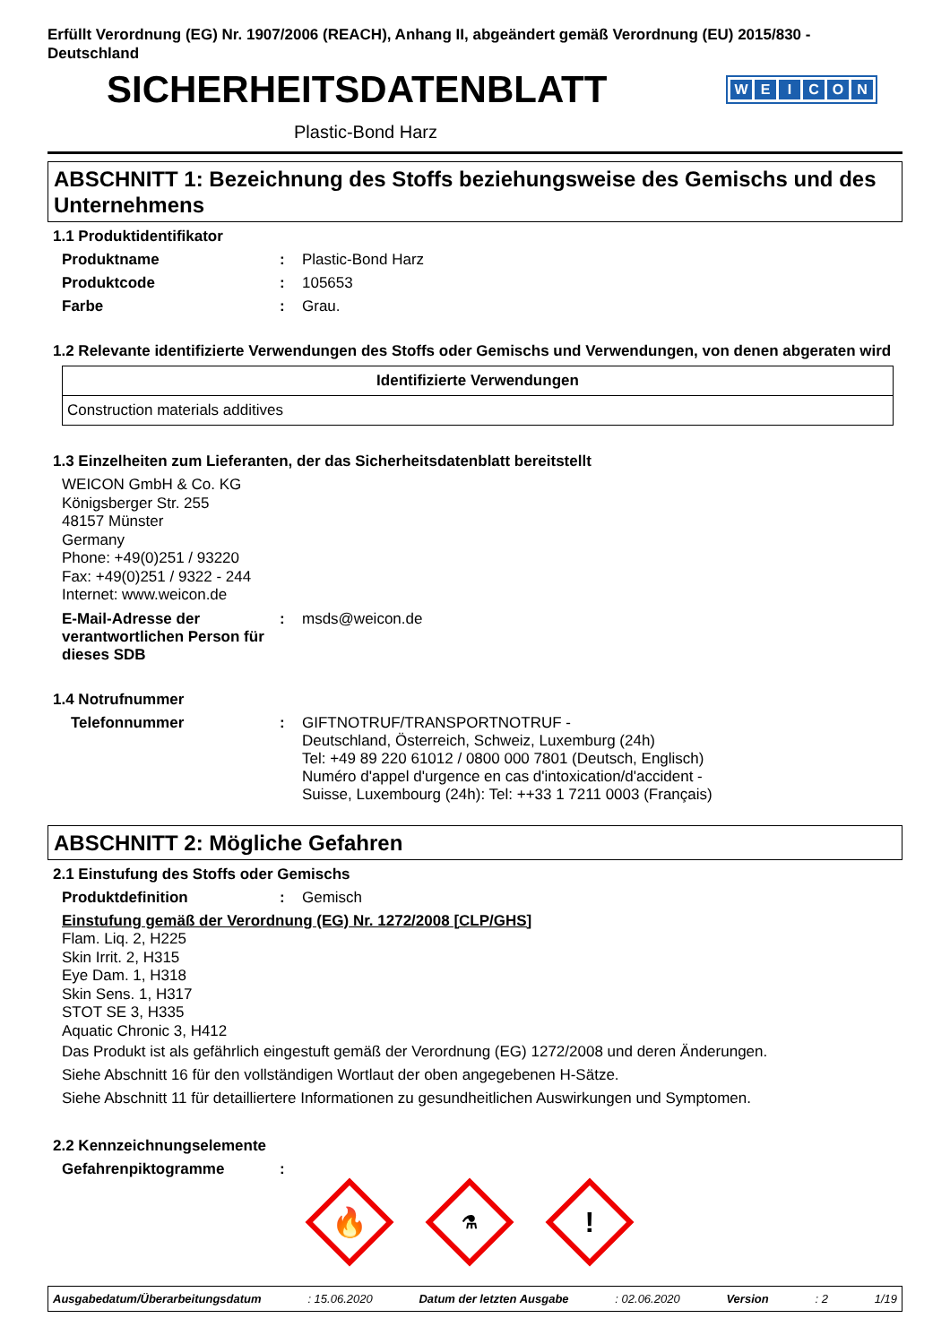Erfüllt Verordnung (EG) Nr. 1907/2006 (REACH), Anhang II, abgeändert gemäß Verordnung (EU) 2015/830 - Deutschland
SICHERHEITSDATENBLATT
WEICON
Plastic-Bond Harz
ABSCHNITT 1: Bezeichnung des Stoffs beziehungsweise des Gemischs und des Unternehmens
1.1 Produktidentifikator
Produktname : Plastic-Bond Harz
Produktcode : 105653
Farbe : Grau.
1.2 Relevante identifizierte Verwendungen des Stoffs oder Gemischs und Verwendungen, von denen abgeraten wird
| Identifizierte Verwendungen |
| --- |
| Construction materials additives |
1.3 Einzelheiten zum Lieferanten, der das Sicherheitsdatenblatt bereitstellt
WEICON GmbH & Co. KG
Königsberger Str. 255
48157 Münster
Germany
Phone: +49(0)251 / 93220
Fax: +49(0)251 / 9322 - 244
Internet: www.weicon.de
E-Mail-Adresse der verantwortlichen Person für dieses SDB
: msds@weicon.de
1.4 Notrufnummer
Telefonnummer : GIFTNOTRUF/TRANSPORTNOTRUF -
Deutschland, Österreich, Schweiz, Luxemburg (24h)
Tel: +49 89 220 61012 / 0800 000 7801 (Deutsch, Englisch)
Numéro d'appel d'urgence en cas d'intoxication/d'accident -
Suisse, Luxembourg (24h): Tel: ++33 1 7211 0003 (Français)
ABSCHNITT 2: Mögliche Gefahren
2.1 Einstufung des Stoffs oder Gemischs
Produktdefinition : Gemisch
Einstufung gemäß der Verordnung (EG) Nr. 1272/2008 [CLP/GHS]
Flam. Liq. 2, H225
Skin Irrit. 2, H315
Eye Dam. 1, H318
Skin Sens. 1, H317
STOT SE 3, H335
Aquatic Chronic 3, H412
Das Produkt ist als gefährlich eingestuft gemäß der Verordnung (EG) 1272/2008 und deren Änderungen.
Siehe Abschnitt 16 für den vollständigen Wortlaut der oben angegebenen H-Sätze.
Siehe Abschnitt 11 für detailliertere Informationen zu gesundheitlichen Auswirkungen und Symptomen.
2.2 Kennzeichnungselemente
Gefahrenpiktogramme :
🔥
⚗
!
Ausgabedatum/Überarbeitungsdatum : 15.06.2020 Datum der letzten Ausgabe : 02.06.2020 Version : 2 1/19